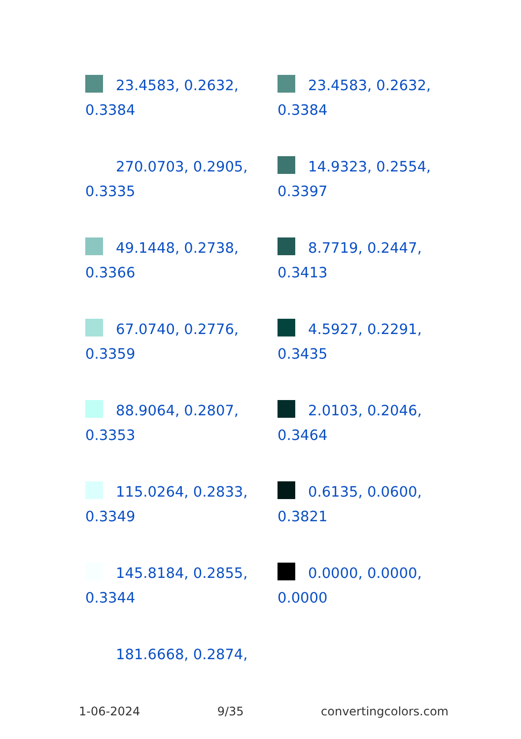23.4583, 0.2632, 0.3384
23.4583, 0.2632, 0.3384
270.0703, 0.2905, 0.3335
14.9323, 0.2554, 0.3397
49.1448, 0.2738, 0.3366
8.7719, 0.2447, 0.3413
67.0740, 0.2776, 0.3359
4.5927, 0.2291, 0.3435
88.9064, 0.2807, 0.3353
2.0103, 0.2046, 0.3464
115.0264, 0.2833, 0.3349
0.6135, 0.0600, 0.3821
145.8184, 0.2855, 0.3344
0.0000, 0.0000, 0.0000
181.6668, 0.2874,
1-06-2024 9/35 convertingcolors.com